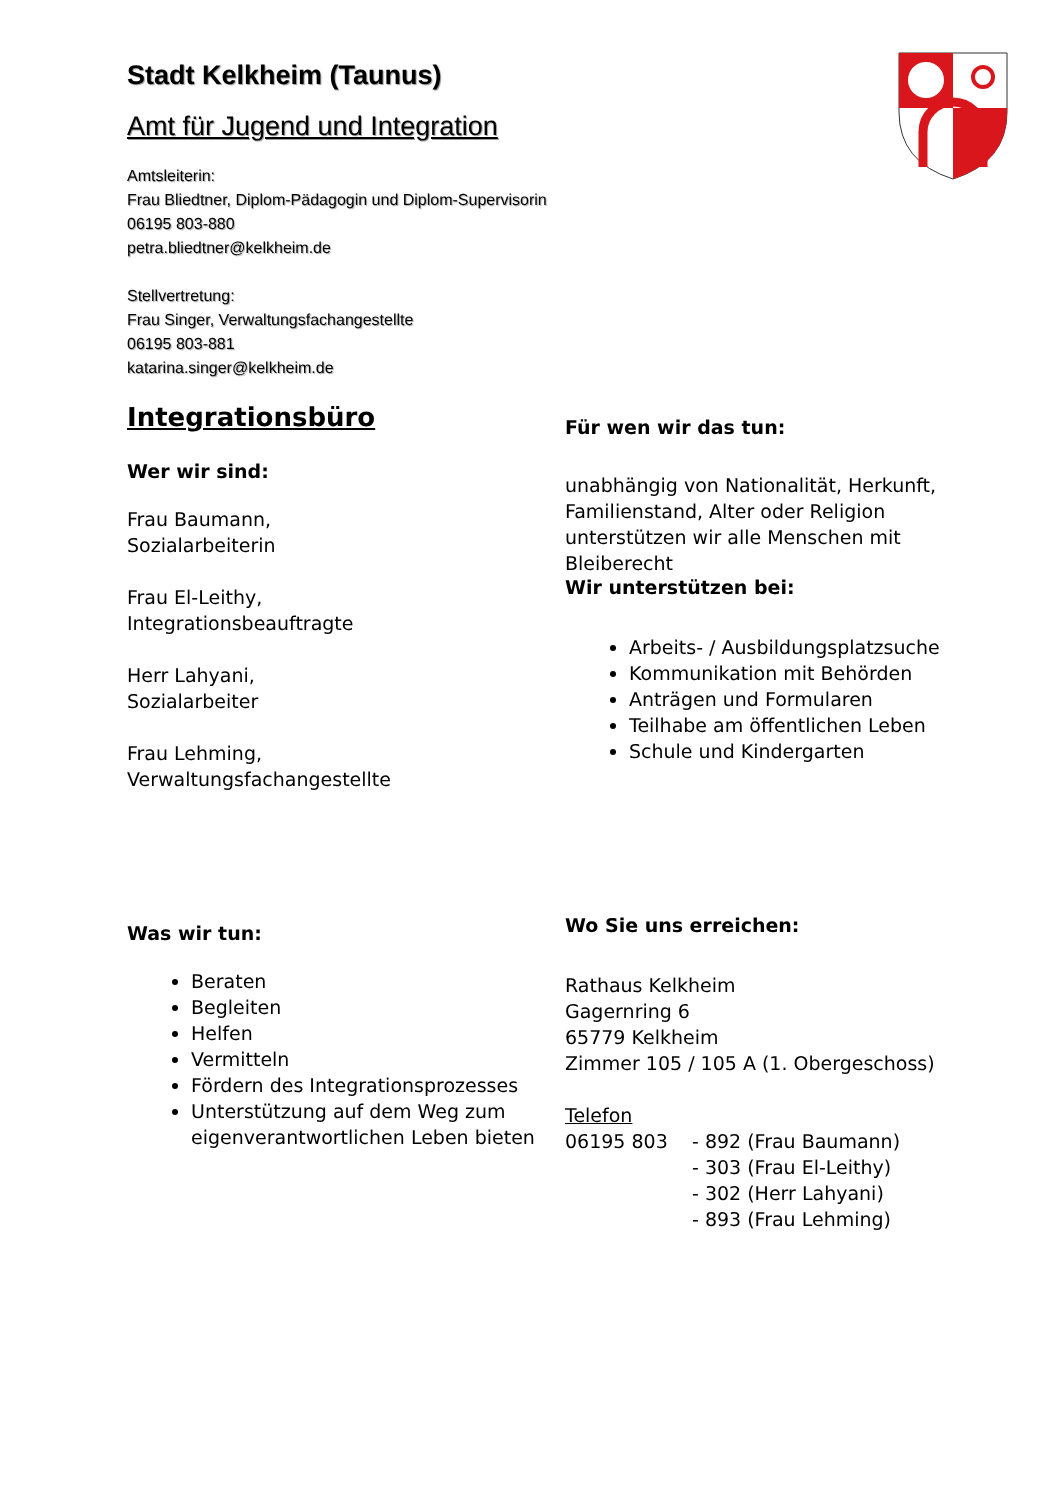Stadt Kelkheim (Taunus)
Amt für Jugend und Integration
Amtsleiterin:
Frau Bliedtner, Diplom-Pädagogin und Diplom-Supervisorin
06195 803-880
petra.bliedtner@kelkheim.de
Stellvertretung:
Frau Singer, Verwaltungsfachangestellte
06195 803-881
katarina.singer@kelkheim.de
Integrationsbüro
Wer wir sind:
Frau Baumann,
Sozialarbeiterin
Frau El-Leithy,
Integrationsbeauftragte
Herr Lahyani,
Sozialarbeiter
Frau Lehming,
Verwaltungsfachangestellte
Was wir tun:
Beraten
Begleiten
Helfen
Vermitteln
Fördern des Integrationsprozesses
Unterstützung auf dem Weg zum eigenverantwortlichen Leben bieten
Für wen wir das tun:
unabhängig von Nationalität, Herkunft, Familienstand, Alter oder Religion unterstützen wir alle Menschen mit Bleiberecht
Wir unterstützen bei:
Arbeits- / Ausbildungsplatzsuche
Kommunikation mit Behörden
Anträgen und Formularen
Teilhabe am öffentlichen Leben
Schule und Kindergarten
Wo Sie uns erreichen:
Rathaus Kelkheim
Gagernring 6
65779 Kelkheim
Zimmer 105 / 105 A (1. Obergeschoss)
Telefon
06195 803 - 892 (Frau Baumann)
- 303 (Frau El-Leithy)
- 302 (Herr Lahyani)
- 893 (Frau Lehming)